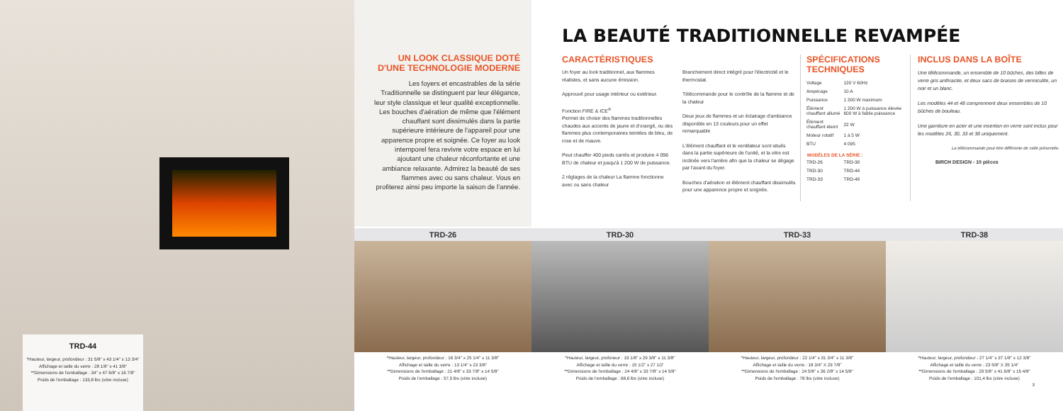TRD-44
*Hauteur, largeur, profondeur : 31 5/8" x 43 1/4" x 13 3/4"
Affichage et taille du verre : 28 1/8" x 41 3/8"
**Dimensions de l'emballage : 34" x 47 6/8" x 16 7/8"
Poids de l'emballage : 133,8 lbs (vitre incluse)
UN LOOK CLASSIQUE DOTÉ
D'UNE TECHNOLOGIE MODERNE
Les foyers et encastrables de la série Traditionnelle se distinguent par leur élégance, leur style classique et leur qualité exceptionnelle. Les bouches d'aération de même que l'élément chauffant sont dissimulés dans la partie supérieure intérieure de l'appareil pour une apparence propre et soignée. Ce foyer au look intemporel fera revivre votre espace en lui ajoutant une chaleur réconfortante et une ambiance relaxante. Admirez la beauté de ses flammes avec ou sans chaleur. Vous en profiterez ainsi peu importe la saison de l'année.
LA BEAUTÉ TRADITIONNELLE REVAMPÉE
CARACTÉRISTIQUES
Un foyer au look traditionnel, aux flammes réalistes, et sans aucune émission.
Approuvé pour usage intérieur ou extérieur.
Fonction FIRE & ICE<sup>®</sup>
Permet de choisir des flammes traditionnelles chaudes aux accents de jaune et d'orangé, ou des flammes plus contemporaines teintées de bleu, de rose et de mauve.
Peut chauffer 400 pieds carrés et produire 4 096 BTU de chaleur et jusqu'à 1 200 W de puissance.
2 réglages de la chaleur La flamme fonctionne avec ou sans chaleur
Branchement direct intégré pour l'électricité et le thermostat.
Télécommande pour le contrôle de la flamme et de la chaleur
Deux jeux de flammes et un éclairage d'ambiance disponible en 13 couleurs pour un effet remarquable
L'élément chauffant et le ventilateur sont situés dans la partie supérieure de l'unité, et la vitre est inclinée vers l'arrière afin que la chaleur se dégage par l'avant du foyer.
Bouches d'aération et élément chauffant dissimulés pour une apparence propre et soignée.
SPÉCIFICATIONS TECHNIQUES
| Voltage | 120 V 60Hz |
| Ampérage | 10 A |
| Puissance | 1 200 W maximum |
| Élément chauffant allumé | 1 200 W à puissance élevée 600 W à faible puissance |
| Élément chauffant éteint | 22 W |
| Moteur rotatif | 1 à 5 W |
| BTU | 4 095 |
| MODÈLES DE LA SÉRIE : | |
| TRD-26 | TRD-38 |
| TRD-30 | TRD-44 |
| TRD-33 | TRD-48 |
INCLUS DANS LA BOÎTE
Une télécommande, un ensemble de 10 bûches, des billes de verre gris anthracite, et deux sacs de braises de vermiculite, un noir et un blanc.
Les modèles 44 et 48 comprennent deux ensembles de 10 bûches de bouleau.
Une garniture en acier et une insertion en verre sont inclus pour les modèles 26, 30, 33 et 38 uniquement.
La télécommande peut être différente de celle présentée.
BIRCH DESIGN - 10 pièces
TRD-26 TRD-30 TRD-33 TRD-38
*Hauteur, largeur, profondeur : 16 3/4" x 25 1/4" x 11 3/8"
Affichage et taille du verre : 13 1/4" x 23 3/8"
**Dimensions de l'emballage : 21 4/8" x 33 7/8" x 14 5/8"
Poids de l'emballage : 57,5 lbs (vitre incluse)
*Hauteur, largeur, profoneur : 19 1/8" x 29 3/8" x 11 3/8"
Affichage et taille du verre : 15 1/2" x 27 1/2'
**Dimensions de l'emballage : 24 4/8" x 33 7/8" x 14 5/8"
Poids de l'emballage : 68,6 lbs (vitre incluse)
*Hauteur, largeur, profondeur : 22 1/4" x 31 3/4" x 11 3/8"
Affichage et taille du verre : 18 3/4" X 29 7/8"
**Dimensions de l'emballage : 24 5/8" x 36 2/8" x 14 5/8"
Poids de l'emballage : 78 lbs (vitre incluse)
*Hauteur, largeur, profondeur : 27 1/4" x 37 1/8" x 12 3/8"
Affichage et taille du verre : 23 5/8" X 35 1/4"
**Dimensions de l'emballage : 29 5/8" x 41 6/8" x 15 4/8"
Poids de l'emballage : 101,4 lbs (vitre incluse)
3